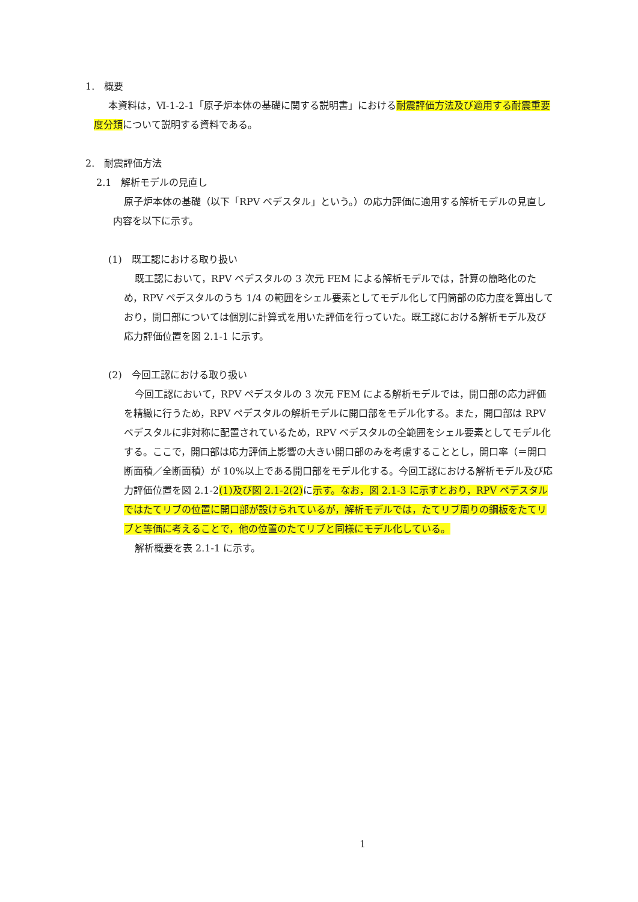1.　概要
本資料は，Ⅵ-1-2-1「原子炉本体の基礎に関する説明書」における耐震評価方法及び適用する耐震重要度分類について説明する資料である。
2.　耐震評価方法
2.1　解析モデルの見直し
原子炉本体の基礎（以下「RPV ペデスタル」という。）の応力評価に適用する解析モデルの見直し内容を以下に示す。
(1)　既工認における取り扱い
既工認において，RPV ペデスタルの 3 次元 FEM による解析モデルでは，計算の簡略化のため，RPV ペデスタルのうち 1/4 の範囲をシェル要素としてモデル化して円筒部の応力度を算出しており，開口部については個別に計算式を用いた評価を行っていた。既工認における解析モデル及び応力評価位置を図 2.1-1 に示す。
(2)　今回工認における取り扱い
今回工認において，RPV ペデスタルの 3 次元 FEM による解析モデルでは，開口部の応力評価を精緻に行うため，RPV ペデスタルの解析モデルに開口部をモデル化する。また，開口部は RPV ペデスタルに非対称に配置されているため，RPV ペデスタルの全範囲をシェル要素としてモデル化する。ここで，開口部は応力評価上影響の大きい開口部のみを考慮することとし，開口率（＝開口断面積／全断面積）が 10%以上である開口部をモデル化する。今回工認における解析モデル及び応力評価位置を図 2.1-2(1)及び図 2.1-2(2) に示す。なお，図 2.1-3 に示すとおり，RPV ペデスタルではたてリブの位置に開口部が設けられているが，解析モデルでは，たてリブ周りの鋼板をたてリブと等価に考えることで，他の位置のたてリブと同様にモデル化している。
解析概要を表 2.1-1 に示す。
1